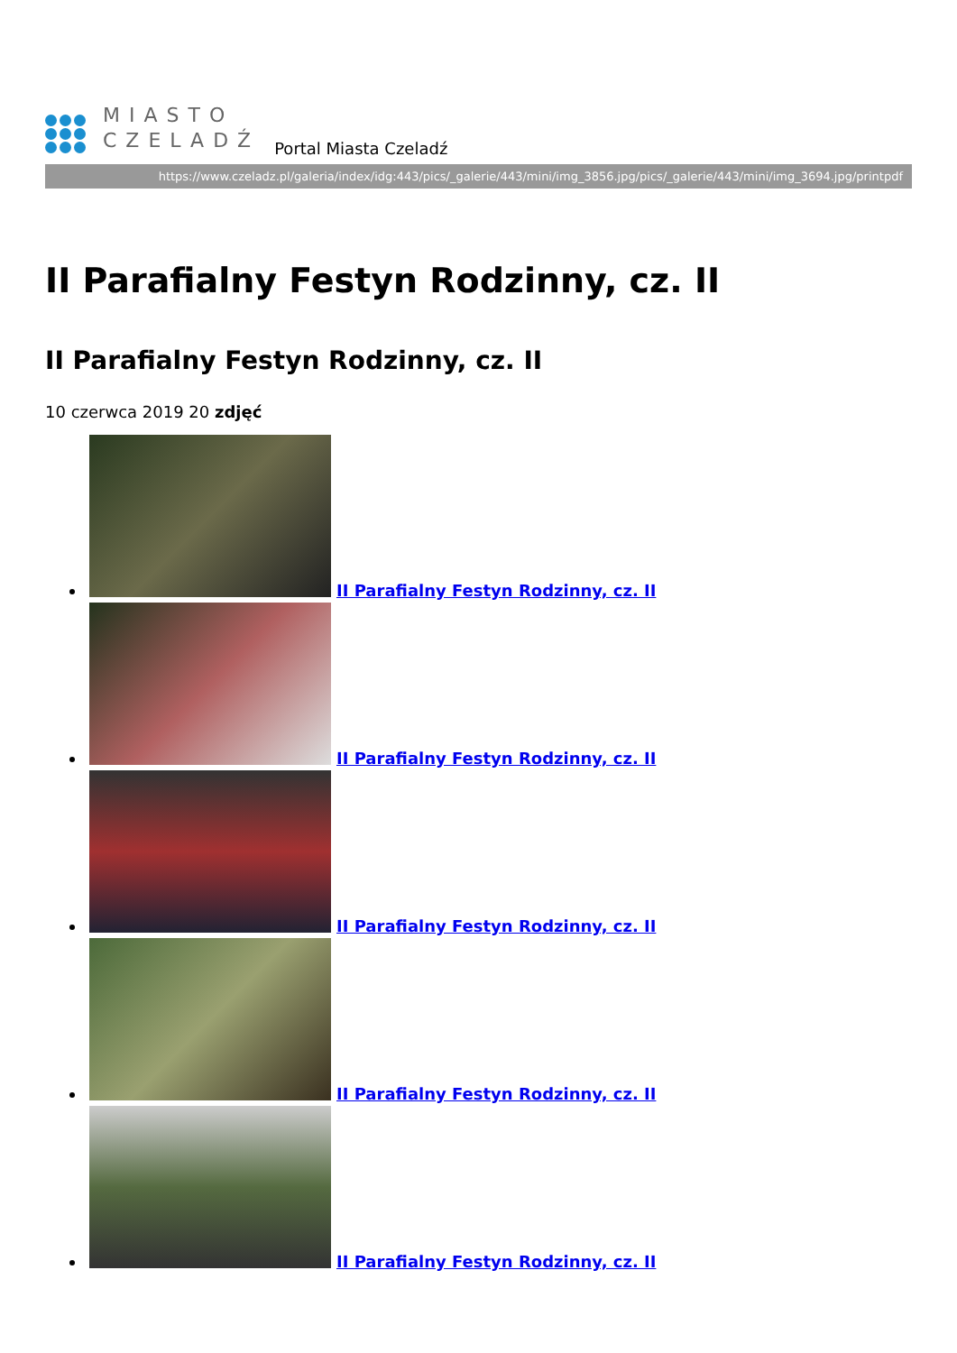MIASTO
CZELADŹ
Portal Miasta Czeladź
https://www.czeladz.pl/galeria/index/idg:443/pics/_galerie/443/mini/img_3856.jpg/pics/_galerie/443/mini/img_3694.jpg/printpdf
II Parafialny Festyn Rodzinny, cz. II
II Parafialny Festyn Rodzinny, cz. II
10 czerwca 2019 20 zdjęć
II Parafialny Festyn Rodzinny, cz. II
II Parafialny Festyn Rodzinny, cz. II
II Parafialny Festyn Rodzinny, cz. II
II Parafialny Festyn Rodzinny, cz. II
II Parafialny Festyn Rodzinny, cz. II